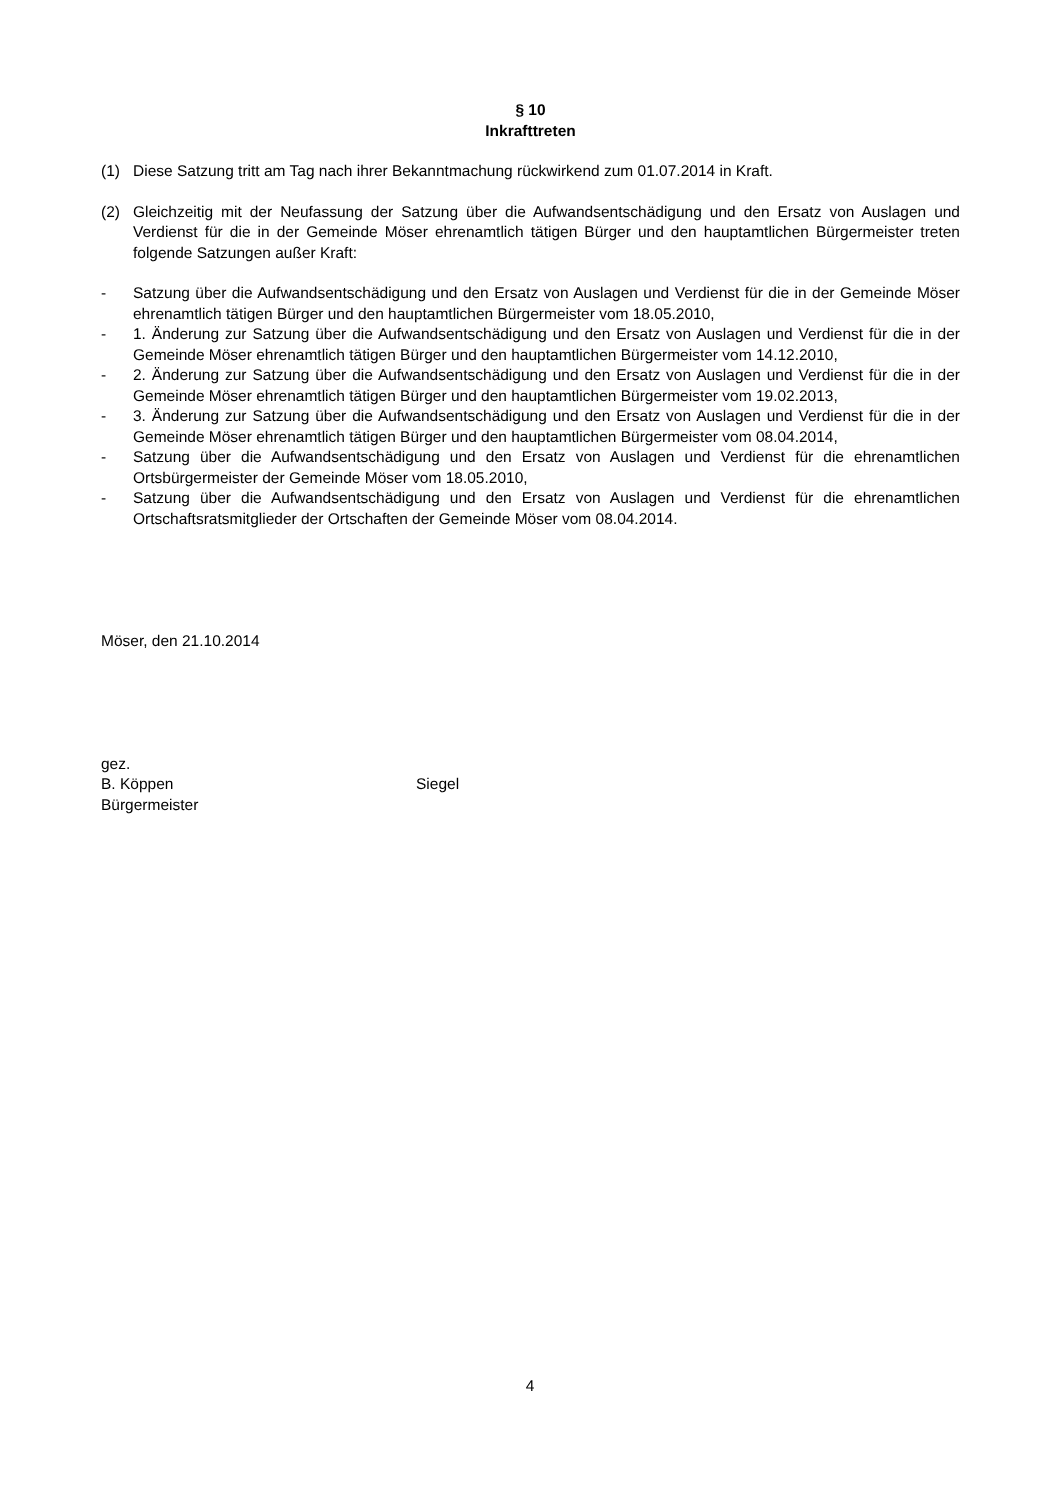§ 10
Inkrafttreten
(1) Diese Satzung tritt am Tag nach ihrer Bekanntmachung rückwirkend zum 01.07.2014 in Kraft.
(2) Gleichzeitig mit der Neufassung der Satzung über die Aufwandsentschädigung und den Ersatz von Auslagen und Verdienst für die in der Gemeinde Möser ehrenamtlich tätigen Bürger und den hauptamtlichen Bürgermeister treten folgende Satzungen außer Kraft:
- Satzung über die Aufwandsentschädigung und den Ersatz von Auslagen und Verdienst für die in der Gemeinde Möser ehrenamtlich tätigen Bürger und den hauptamtlichen Bürgermeister vom 18.05.2010,
- 1. Änderung zur Satzung über die Aufwandsentschädigung und den Ersatz von Auslagen und Verdienst für die in der Gemeinde Möser ehrenamtlich tätigen Bürger und den hauptamtlichen Bürgermeister vom 14.12.2010,
- 2. Änderung zur Satzung über die Aufwandsentschädigung und den Ersatz von Auslagen und Verdienst für die in der Gemeinde Möser ehrenamtlich tätigen Bürger und den hauptamtlichen Bürgermeister vom 19.02.2013,
- 3. Änderung zur Satzung über die Aufwandsentschädigung und den Ersatz von Auslagen und Verdienst für die in der Gemeinde Möser ehrenamtlich tätigen Bürger und den hauptamtlichen Bürgermeister vom 08.04.2014,
- Satzung über die Aufwandsentschädigung und den Ersatz von Auslagen und Verdienst für die ehrenamtlichen Ortsbürgermeister der Gemeinde Möser vom 18.05.2010,
- Satzung über die Aufwandsentschädigung und den Ersatz von Auslagen und Verdienst für die ehrenamtlichen Ortschaftsratsmitglieder der Ortschaften der Gemeinde Möser vom 08.04.2014.
Möser, den 21.10.2014
gez.
B. Köppen Siegel
Bürgermeister
4